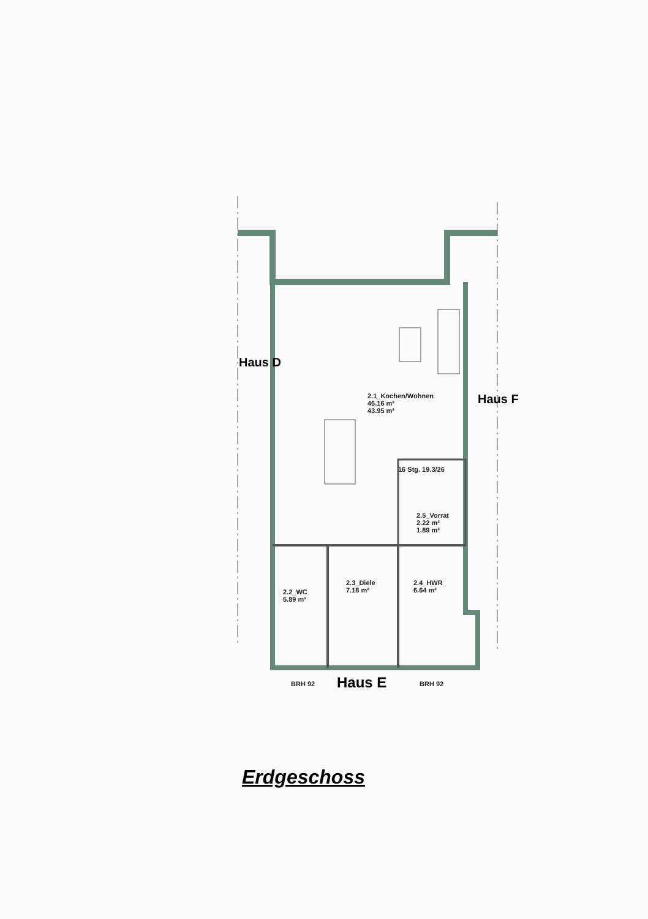2.1_Kochen/Wohnen
46.16 m²
43.95 m²
16 Stg. 19.3/26
2.5_Vorrat
2.22 m²
1.89 m²
2.2_WC
5.89 m²
2.3_Diele
7.18 m²
2.4_HWR
6.64 m²
Haus D
Haus F
BRH 92 Haus E BRH 92
Erdgeschoss